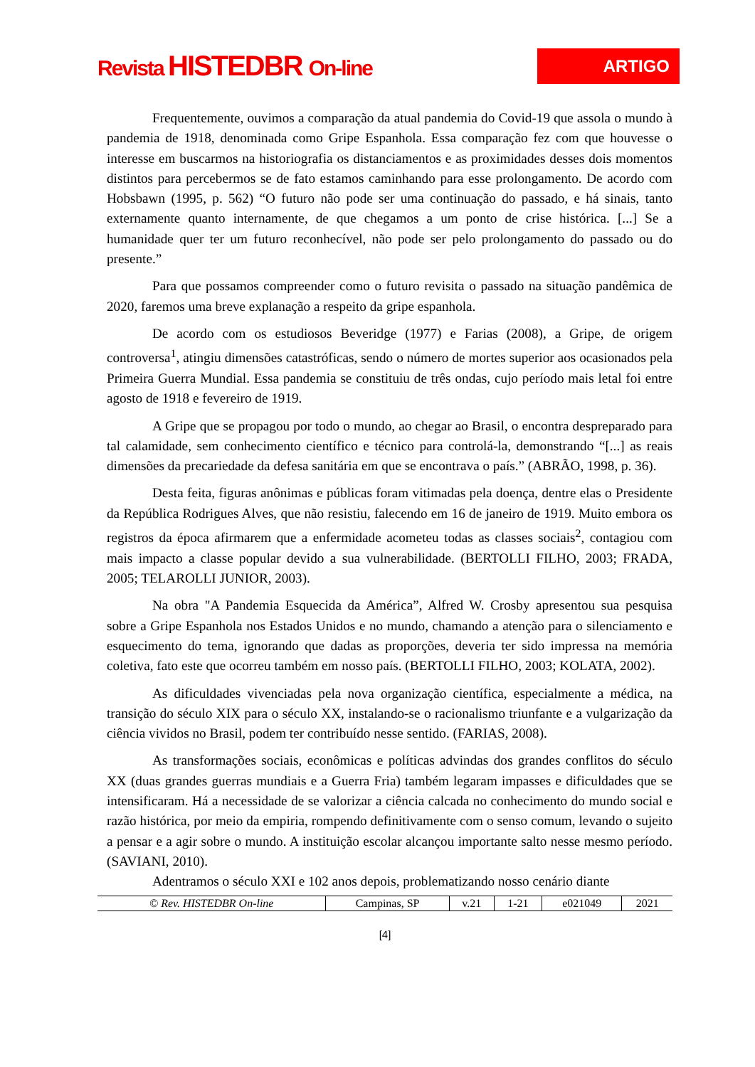Revista HISTEDBR On-line
ARTIGO
Frequentemente, ouvimos a comparação da atual pandemia do Covid-19 que assola o mundo à pandemia de 1918, denominada como Gripe Espanhola. Essa comparação fez com que houvesse o interesse em buscarmos na historiografia os distanciamentos e as proximidades desses dois momentos distintos para percebermos se de fato estamos caminhando para esse prolongamento. De acordo com Hobsbawn (1995, p. 562) “O futuro não pode ser uma continuação do passado, e há sinais, tanto externamente quanto internamente, de que chegamos a um ponto de crise histórica. [...] Se a humanidade quer ter um futuro reconhecível, não pode ser pelo prolongamento do passado ou do presente.”
Para que possamos compreender como o futuro revisita o passado na situação pandêmica de 2020, faremos uma breve explanação a respeito da gripe espanhola.
De acordo com os estudiosos Beveridge (1977) e Farias (2008), a Gripe, de origem controversa<sup>1</sup>, atingiu dimensões catastróficas, sendo o número de mortes superior aos ocasionados pela Primeira Guerra Mundial. Essa pandemia se constituiu de três ondas, cujo período mais letal foi entre agosto de 1918 e fevereiro de 1919.
A Gripe que se propagou por todo o mundo, ao chegar ao Brasil, o encontra despreparado para tal calamidade, sem conhecimento científico e técnico para controlá-la, demonstrando “[...] as reais dimensões da precariedade da defesa sanitária em que se encontrava o país.” (ABRÃO, 1998, p. 36).
Desta feita, figuras anônimas e públicas foram vitimadas pela doença, dentre elas o Presidente da República Rodrigues Alves, que não resistiu, falecendo em 16 de janeiro de 1919. Muito embora os registros da época afirmarem que a enfermidade acometeu todas as classes sociais<sup>2</sup>, contagiou com mais impacto a classe popular devido a sua vulnerabilidade. (BERTOLLI FILHO, 2003; FRADA, 2005; TELAROLLI JUNIOR, 2003).
Na obra "A Pandemia Esquecida da América”, Alfred W. Crosby apresentou sua pesquisa sobre a Gripe Espanhola nos Estados Unidos e no mundo, chamando a atenção para o silenciamento e esquecimento do tema, ignorando que dadas as proporções, deveria ter sido impressa na memória coletiva, fato este que ocorreu também em nosso país. (BERTOLLI FILHO, 2003; KOLATA, 2002).
As dificuldades vivenciadas pela nova organização científica, especialmente a médica, na transição do século XIX para o século XX, instalando-se o racionalismo triunfante e a vulgarização da ciência vividos no Brasil, podem ter contribuído nesse sentido. (FARIAS, 2008).
As transformações sociais, econômicas e políticas advindas dos grandes conflitos do século XX (duas grandes guerras mundiais e a Guerra Fria) também legaram impasses e dificuldades que se intensificaram. Há a necessidade de se valorizar a ciência calcada no conhecimento do mundo social e razão histórica, por meio da empiria, rompendo definitivamente com o senso comum, levando o sujeito a pensar e a agir sobre o mundo. A instituição escolar alcançou importante salto nesse mesmo período. (SAVIANI, 2010).
Adentramos o século XXI e 102 anos depois, problematizando nosso cenário diante
| © Rev. HISTEDBR On-line | Campinas, SP | v.21 | 1-21 | e021049 | 2021 |
[4]